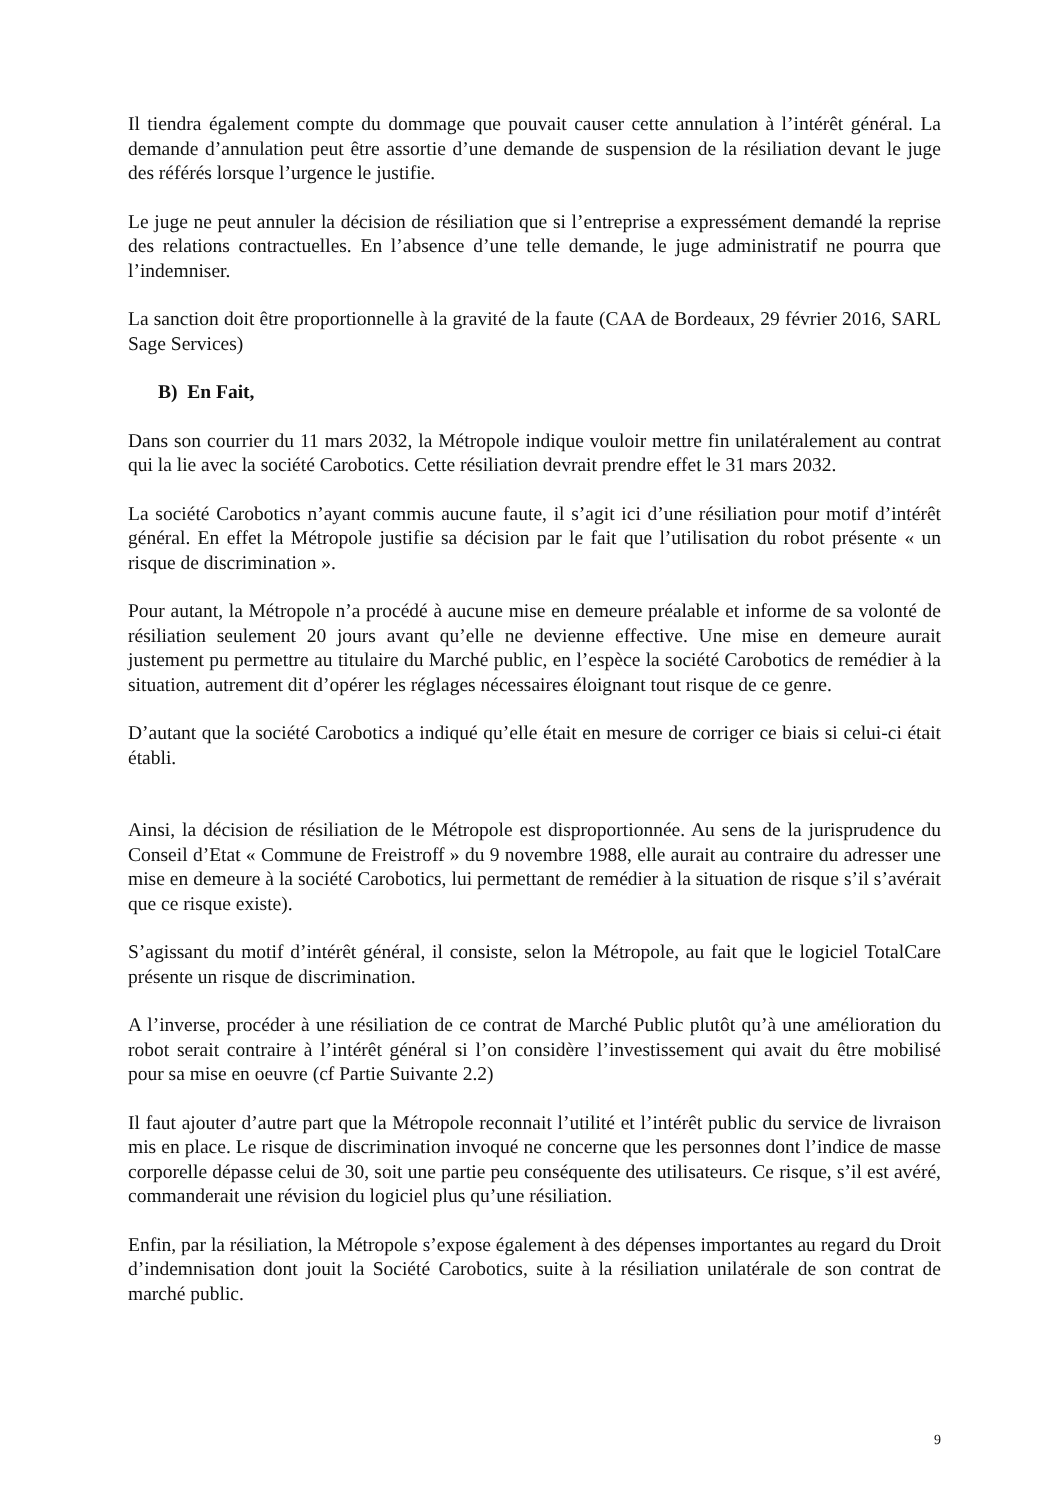Il tiendra également compte du dommage que pouvait causer cette annulation à l’intérêt général. La demande d’annulation peut être assortie d’une demande de suspension de la résiliation devant le juge des référés lorsque l’urgence le justifie.
Le juge ne peut annuler la décision de résiliation que si l’entreprise a expressément demandé la reprise des relations contractuelles. En l’absence d’une telle demande, le juge administratif ne pourra que l’indemniser.
La sanction doit être proportionnelle à la gravité de la faute (CAA de Bordeaux, 29 février 2016, SARL Sage Services)
B) En Fait,
Dans son courrier du 11 mars 2032, la Métropole indique vouloir mettre fin unilatéralement au contrat qui la lie avec la société Carobotics. Cette résiliation devrait prendre effet le 31 mars 2032.
La société Carobotics n’ayant commis aucune faute, il s’agit ici d’une résiliation pour motif d’intérêt général. En effet la Métropole justifie sa décision par le fait que l’utilisation du robot présente « un risque de discrimination ».
Pour autant, la Métropole n’a procédé à aucune mise en demeure préalable et informe de sa volonté de résiliation seulement 20 jours avant qu’elle ne devienne effective. Une mise en demeure aurait justement pu permettre au titulaire du Marché public, en l’espèce la société Carobotics de remédier à la situation, autrement dit d’opérer les réglages nécessaires éloignant tout risque de ce genre.
D’autant que la société Carobotics a indiqué qu’elle était en mesure de corriger ce biais si celui-ci était établi.
Ainsi, la décision de résiliation de le Métropole est disproportionnée. Au sens de la jurisprudence du Conseil d’Etat « Commune de Freistroff » du 9 novembre 1988, elle aurait au contraire du adresser une mise en demeure à la société Carobotics, lui permettant de remédier à la situation de risque s’il s’avérait que ce risque existe).
S’agissant du motif d’intérêt général, il consiste, selon la Métropole, au fait que le logiciel TotalCare présente un risque de discrimination.
A l’inverse, procéder à une résiliation de ce contrat de Marché Public plutôt qu’à une amélioration du robot serait contraire à l’intérêt général si l’on considère l’investissement qui avait du être mobilisé pour sa mise en oeuvre (cf Partie Suivante 2.2)
Il faut ajouter d’autre part que la Métropole reconnait l’utilité et l’intérêt public du service de livraison mis en place. Le risque de discrimination invoqué ne concerne que les personnes dont l’indice de masse corporelle dépasse celui de 30, soit une partie peu conséquente des utilisateurs. Ce risque, s’il est avéré, commanderait une révision du logiciel plus qu’une résiliation.
Enfin, par la résiliation, la Métropole s’expose également à des dépenses importantes au regard du Droit d’indemnisation dont jouit la Société Carobotics, suite à la résiliation unilatérale de son contrat de marché public.
9